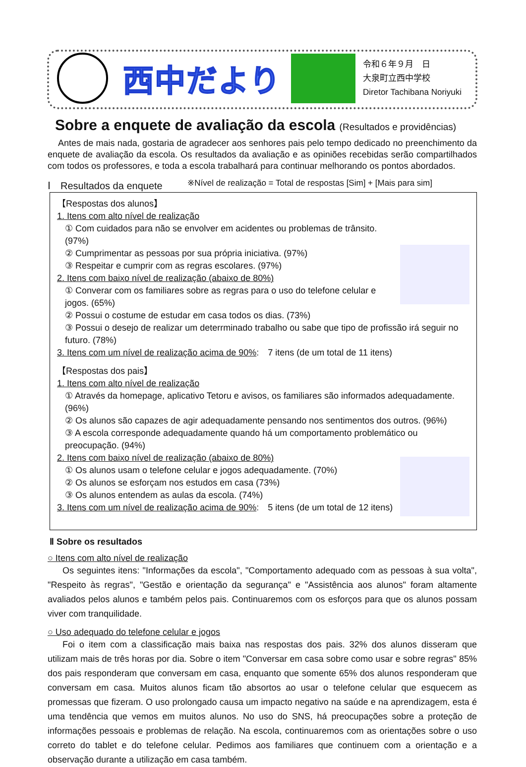西中だより
令和６年９月　日
大泉町立西中学校
Diretor Tachibana Noriyuki
Sobre a enquete de avaliação da escola (Resultados e providências)
Antes de mais nada, gostaria de agradecer aos senhores pais pelo tempo dedicado no preenchimento da enquete de avaliação da escola. Os resultados da avaliação e as opiniões recebidas serão compartilhados com todos os professores, e toda a escola trabalhará para continuar melhorando os pontos abordados.
Ⅰ　Resultados da enquete ※Nível de realização = Total de respostas [Sim] + [Mais para sim]
【Respostas dos alunos】
1. Itens com alto nível de realização
① Com cuidados para não se envolver em acidentes ou problemas de trânsito. (97%)
② Cumprimentar as pessoas por sua própria iniciativa. (97%)
③ Respeitar e cumprir com as regras escolares. (97%)
2. Itens com baixo nível de realização (abaixo de 80%)
① Converar com os familiares sobre as regras para o uso do telefone celular e jogos. (65%)
② Possui o costume de estudar em casa todos os dias. (73%)
③ Possui o desejo de realizar um deterrminado trabalho ou sabe que tipo de profissão irá seguir no futuro. (78%)
3. Itens com um nível de realização acima de 90%:　7 itens (de um total de 11 itens)
【Respostas dos pais】
1. Itens com alto nível de realização
① Através da homepage, aplicativo Tetoru e avisos, os familiares são informados adequadamente. (96%)
② Os alunos são capazes de agir adequadamente pensando nos sentimentos dos outros. (96%)
③ A escola corresponde adequadamente quando há um comportamento problemático ou preocupação. (94%)
2. Itens com baixo nível de realização (abaixo de 80%)
① Os alunos usam o telefone celular e jogos adequadamente. (70%)
② Os alunos se esforçam nos estudos em casa (73%)
③ Os alunos entendem as aulas da escola. (74%)
3. Itens com um nível de realização acima de 90%:　5 itens (de um total de 12 itens)
Ⅱ Sobre os resultados
○ Itens com alto nível de realização
Os seguintes itens: "Informações da escola", "Comportamento adequado com as pessoas à sua volta", "Respeito às regras", "Gestão e orientação da segurança" e "Assistência aos alunos" foram altamente avaliados pelos alunos e também pelos pais. Continuaremos com os esforços para que os alunos possam viver com tranquilidade.
○ Uso adequado do telefone celular e jogos
Foi o item com a classificação mais baixa nas respostas dos pais. 32% dos alunos disseram que utilizam mais de três horas por dia. Sobre o item "Conversar em casa sobre como usar e sobre regras" 85% dos pais responderam que conversam em casa, enquanto que somente 65% dos alunos responderam que conversam em casa. Muitos alunos ficam tão absortos ao usar o telefone celular que esquecem as promessas que fizeram. O uso prolongado causa um impacto negativo na saúde e na aprendizagem, esta é uma tendência que vemos em muitos alunos. No uso do SNS, há preocupações sobre a proteção de informações pessoais e problemas de relação. Na escola, continuaremos com as orientações sobre o uso correto do tablet e do telefone celular. Pedimos aos familiares que continuem com a orientação e a observação durante a utilização em casa também.